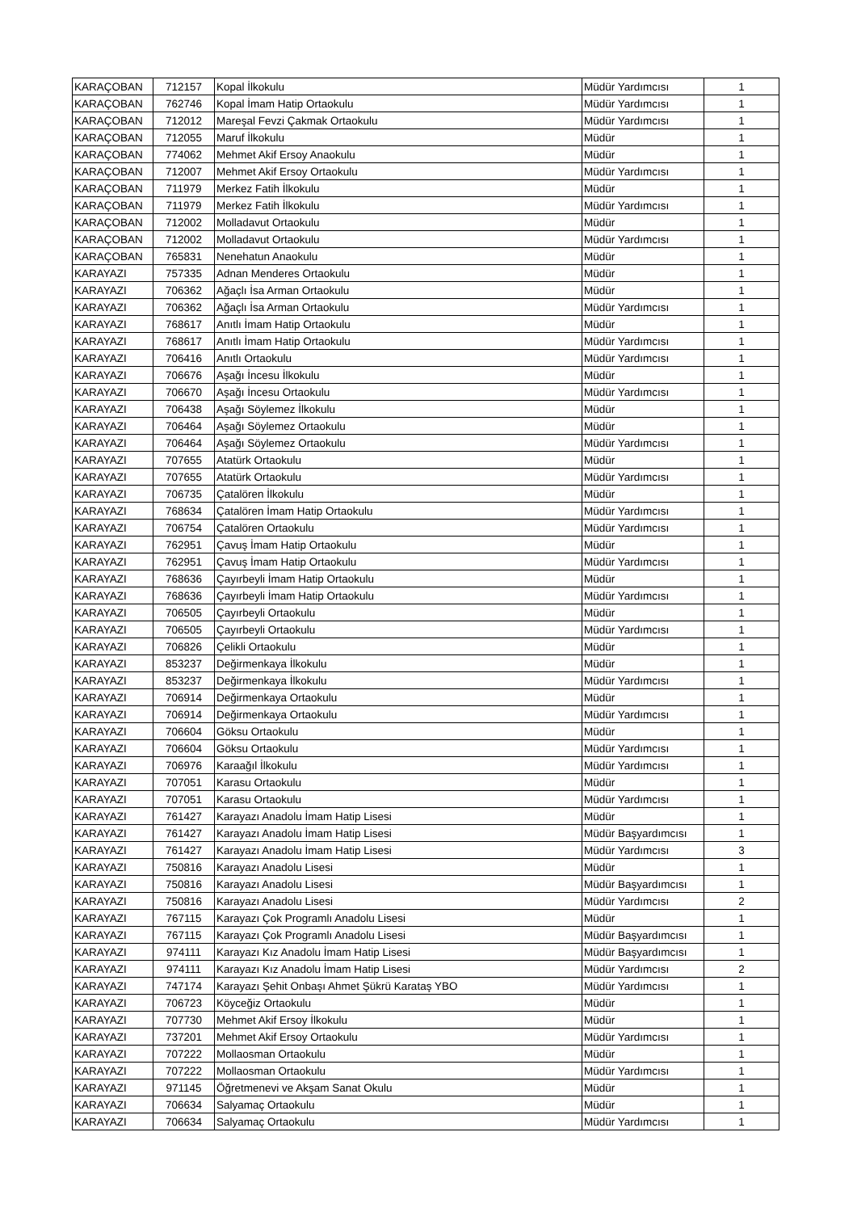| KARAÇOBAN | 712157 | Kopal İlkokulu | Müdür Yardımcısı | 1 |
| KARAÇOBAN | 762746 | Kopal İmam Hatip Ortaokulu | Müdür Yardımcısı | 1 |
| KARAÇOBAN | 712012 | Mareşal Fevzi Çakmak Ortaokulu | Müdür Yardımcısı | 1 |
| KARAÇOBAN | 712055 | Maruf İlkokulu | Müdür | 1 |
| KARAÇOBAN | 774062 | Mehmet Akif Ersoy Anaokulu | Müdür | 1 |
| KARAÇOBAN | 712007 | Mehmet Akif Ersoy Ortaokulu | Müdür Yardımcısı | 1 |
| KARAÇOBAN | 711979 | Merkez Fatih İlkokulu | Müdür | 1 |
| KARAÇOBAN | 711979 | Merkez Fatih İlkokulu | Müdür Yardımcısı | 1 |
| KARAÇOBAN | 712002 | Molladavut Ortaokulu | Müdür | 1 |
| KARAÇOBAN | 712002 | Molladavut Ortaokulu | Müdür Yardımcısı | 1 |
| KARAÇOBAN | 765831 | Nenehatun Anaokulu | Müdür | 1 |
| KARAYAZI | 757335 | Adnan Menderes Ortaokulu | Müdür | 1 |
| KARAYAZI | 706362 | Ağaçlı İsa Arman Ortaokulu | Müdür | 1 |
| KARAYAZI | 706362 | Ağaçlı İsa Arman Ortaokulu | Müdür Yardımcısı | 1 |
| KARAYAZI | 768617 | Anıtlı İmam Hatip Ortaokulu | Müdür | 1 |
| KARAYAZI | 768617 | Anıtlı İmam Hatip Ortaokulu | Müdür Yardımcısı | 1 |
| KARAYAZI | 706416 | Anıtlı Ortaokulu | Müdür Yardımcısı | 1 |
| KARAYAZI | 706676 | Aşağı İncesu İlkokulu | Müdür | 1 |
| KARAYAZI | 706670 | Aşağı İncesu Ortaokulu | Müdür Yardımcısı | 1 |
| KARAYAZI | 706438 | Aşağı Söylemez İlkokulu | Müdür | 1 |
| KARAYAZI | 706464 | Aşağı Söylemez Ortaokulu | Müdür | 1 |
| KARAYAZI | 706464 | Aşağı Söylemez Ortaokulu | Müdür Yardımcısı | 1 |
| KARAYAZI | 707655 | Atatürk Ortaokulu | Müdür | 1 |
| KARAYAZI | 707655 | Atatürk Ortaokulu | Müdür Yardımcısı | 1 |
| KARAYAZI | 706735 | Çatalören İlkokulu | Müdür | 1 |
| KARAYAZI | 768634 | Çatalören İmam Hatip Ortaokulu | Müdür Yardımcısı | 1 |
| KARAYAZI | 706754 | Çatalören Ortaokulu | Müdür Yardımcısı | 1 |
| KARAYAZI | 762951 | Çavuş İmam Hatip Ortaokulu | Müdür | 1 |
| KARAYAZI | 762951 | Çavuş İmam Hatip Ortaokulu | Müdür Yardımcısı | 1 |
| KARAYAZI | 768636 | Çayırbeyli İmam Hatip Ortaokulu | Müdür | 1 |
| KARAYAZI | 768636 | Çayırbeyli İmam Hatip Ortaokulu | Müdür Yardımcısı | 1 |
| KARAYAZI | 706505 | Çayırbeyli Ortaokulu | Müdür | 1 |
| KARAYAZI | 706505 | Çayırbeyli Ortaokulu | Müdür Yardımcısı | 1 |
| KARAYAZI | 706826 | Çelikli Ortaokulu | Müdür | 1 |
| KARAYAZI | 853237 | Değirmenkaya İlkokulu | Müdür | 1 |
| KARAYAZI | 853237 | Değirmenkaya İlkokulu | Müdür Yardımcısı | 1 |
| KARAYAZI | 706914 | Değirmenkaya Ortaokulu | Müdür | 1 |
| KARAYAZI | 706914 | Değirmenkaya Ortaokulu | Müdür Yardımcısı | 1 |
| KARAYAZI | 706604 | Göksu Ortaokulu | Müdür | 1 |
| KARAYAZI | 706604 | Göksu Ortaokulu | Müdür Yardımcısı | 1 |
| KARAYAZI | 706976 | Karaağıl İlkokulu | Müdür Yardımcısı | 1 |
| KARAYAZI | 707051 | Karasu Ortaokulu | Müdür | 1 |
| KARAYAZI | 707051 | Karasu Ortaokulu | Müdür Yardımcısı | 1 |
| KARAYAZI | 761427 | Karayazı Anadolu İmam Hatip Lisesi | Müdür | 1 |
| KARAYAZI | 761427 | Karayazı Anadolu İmam Hatip Lisesi | Müdür Başyardımcısı | 1 |
| KARAYAZI | 761427 | Karayazı Anadolu İmam Hatip Lisesi | Müdür Yardımcısı | 3 |
| KARAYAZI | 750816 | Karayazı Anadolu Lisesi | Müdür | 1 |
| KARAYAZI | 750816 | Karayazı Anadolu Lisesi | Müdür Başyardımcısı | 1 |
| KARAYAZI | 750816 | Karayazı Anadolu Lisesi | Müdür Yardımcısı | 2 |
| KARAYAZI | 767115 | Karayazı Çok Programlı Anadolu Lisesi | Müdür | 1 |
| KARAYAZI | 767115 | Karayazı Çok Programlı Anadolu Lisesi | Müdür Başyardımcısı | 1 |
| KARAYAZI | 974111 | Karayazı Kız Anadolu İmam Hatip Lisesi | Müdür Başyardımcısı | 1 |
| KARAYAZI | 974111 | Karayazı Kız Anadolu İmam Hatip Lisesi | Müdür Yardımcısı | 2 |
| KARAYAZI | 747174 | Karayazı Şehit Onbaşı Ahmet Şükrü Karataş YBO | Müdür Yardımcısı | 1 |
| KARAYAZI | 706723 | Köyceğiz Ortaokulu | Müdür | 1 |
| KARAYAZI | 707730 | Mehmet Akif Ersoy İlkokulu | Müdür | 1 |
| KARAYAZI | 737201 | Mehmet Akif Ersoy Ortaokulu | Müdür Yardımcısı | 1 |
| KARAYAZI | 707222 | Mollaosman Ortaokulu | Müdür | 1 |
| KARAYAZI | 707222 | Mollaosman Ortaokulu | Müdür Yardımcısı | 1 |
| KARAYAZI | 971145 | Öğretmenevi ve Akşam Sanat Okulu | Müdür | 1 |
| KARAYAZI | 706634 | Salyamaç Ortaokulu | Müdür | 1 |
| KARAYAZI | 706634 | Salyamaç Ortaokulu | Müdür Yardımcısı | 1 |